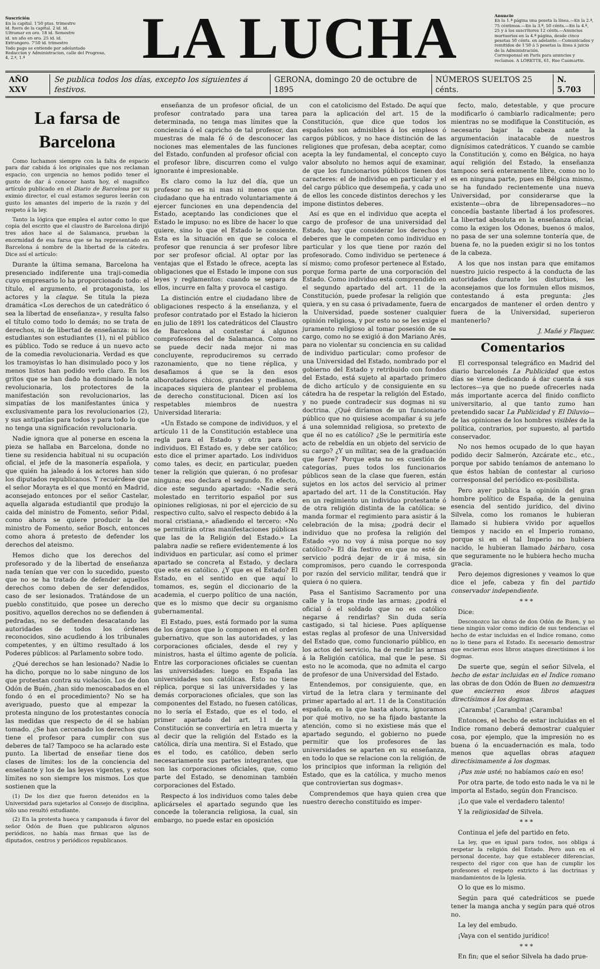Suscrición
En la capital. 1'50 ptas. trimestre
id. fuera de la capital. 2 id. id.
Ultramar en oro. 18 id. Semestre
id. un año en oro. 25 id. id.
Extrangero. 7'50 id. trimestre
Todo pago se entiende por adelantado
Redaccion y Administracion, calle del Progreso, 4, 2.º, 1.ª
LA LUCHA
Anuncio
En la 1.ª página una peseta la línea.—En la 2.ª, 75 céntimos.—En la 3.ª, 50 cénts.—En la 4.ª, 25 y á los suscritores 12 cénts.—Anuncios mortuorios en la 4.ª página, desde cinco pesetas 50 cénts. en adelante.—Comunicados y remitidos de 1'50 á 5 pesetas la línea á juicio de la Administración.
Corresponsal en París para anuncios y reclamos. A LORETTE, 61, Rue Caumartin.
AÑO XXV
Se publica todos los días, excepto los siguientes á festivos.
GERONA, domingo 20 de octubre de 1895
NÚMEROS SUELTOS 25 cénts. N. 5.703
La farsa de Barcelona
Como luchamos siempre con la falta de espacio para dar cabida á los originales que nos reclaman espacio, con urgencia no hemos podido tener el gusto de dar á conocer hasta hoy, el magnífico artículo publicado en el Diario de Barcelona por su eximio director, el cual estamos seguros leerán con gusto los amantes del imperio de la razón y del respeto á la ley.
Tanto la lógica que emplea el autor como lo que copia del escrito que el claustro de Barcelona dirijió tres años hace al de Salamanca, prueban la enormidad de esa farsa que se ha representado en Barcelona á nombre de la libertad de la cátedra. Dice así el artículo:
Durante la última semana, Barcelona ha presenciado indiferente una traji-comedia cuyo empresario lo ha proporcionado todo: el título, el argumento, el protagonista, los actores y la claque. Se titula la pieza dramática «Los derechos de un catedrático ó sea la libertad de enseñanza», y resulta falso el título como todo lo demás; no se trata de derechos, ni de libertad de enseñanza: ni los estudiantes son estudiantes (1), ni el público es público. Todo se reduce á un nuevo acto de la comedia revolucionaria. Verdad es que los tramoyistas lo han disimulado poco y los menos listos han podido verlo claro. En los gritos que se han dado ha dominado la nota revolucionaria, los protectores de la manifestación son revolucionarios, las simpatías de los manifestantes única y exclusivamente para los revolucionarios (2), y sus antipatías para todos y para todo lo que no tenga una significación revolucionaria.
Nadie ignora que al ponerse en escena la pieza se hallaba en Barcelona, donde no tiene su residencia habitual ni su ocupación oficial, el jefe de la masonería española, y que quién ha jaleado á los actores han sido los diputados republicanos. Y recuérdese que el señor Morayta es el que montó en Madrid, aconsejado entonces por el señor Castelar, aquella algarada estudiantil que produjo la caida del ministro de Fomento, señor Pidal, como ahora se quiere producir la del ministro de Fomento, señor Bosch, entonces como ahora á pretesto de defender los derechos del ateismo.
Hemos dicho que los derechos del profesorado y de la libertad de enseñanza nada tenían que ver con lo sucedido, puesto que no se ha tratado de defender aquellos derechos como deben de ser defendidos, caso de ser lesionados. Tratándose de un pueblo constituido, que posee un derecho positivo, aquellos derechos no se defienden á pedradas, no se defienden desacatando las autoridades de todos los órdenes reconocidos, sino acudiendo á los tribunales competentes, y en último resultado á los Poderes públicos: al Parlamento sobre todo.
¿Qué derechos se han lesionado? Nadie lo ha dicho, porque no lo sabe ninguno de los que protestan contra su violación. Los de don Odón de Buén, ¿han sido menoscabados en el fondo ó en el procedimiento? No se ha averiguado, puesto que al empezar la protesta ninguno de los protestantes conocía las medidas que respecto de él se habían tomado. ¿Se han cercenado los derechos que tiene el profesor para cumplir con sus deberes de tal? Tampoco se ha aclarado este punto. La libertad de enseñar tiene dos clases de límites: los de la conciencia del enseñante y los de las leyes vigentes, y estos límites no son siempre los mismos. Los que sostienen que la
(1) De los diez que fueron detenidos en la Universidad para sujetarlos al Consejo de disciplina, sólo uno resultó estudiante.
(2) En la protesta hueca y campanuda á favor del señor Odón de Buen que publicaron algunos periódicos, no había mas firmas que las de diputados, centros y periódicos republicanos.
enseñanza de un profesor oficial, de un profesor contratado para una tarea determinada, no tenga mas límites que la conciencia ó el capricho de tal profesor, dan muestras de mala fé ó de desconocer las nociones mas elementales de las funciones del Estado, confunden al profesor oficial con el profesor libre, discurren como el vulgo ignorante é impresionable.
Es claro como la luz del día, que un profesor no es ni mas ni menos que un ciudadano que ha entrado voluntariamente á ejercer funciones en una dependencia del Estado, aceptando las condiciones que el Estado le impuso: no es libre de hacer lo que quiere, sino lo que el Estado le consiente. Esta es la situación en que se coloca el profesor que renuncia á ser profesor libre por ser profesor oficial. Al optar por las ventajas que el Estado le ofrece, acepta las obligaciones que el Estado le impone con sus leyes y reglamentos: cuando se separa de ellos, incurre en falta y provoca el castigo.
La distinción entre el ciudadano libre de obligaciones respecto á la enseñanza, y el profesor contratado por el Estado la hicieron en julio de 1891 los catedráticos del Claustro de Barcelona al contestar á algunos comprofesores del de Salamanca. Como no se puede decir nada mejor ni mas concluyente, reproduciremos su cerrado razonamiento, que no tiene réplica, y desafiamos á que se la den esos alborotadores chicos, grandes y medianos, incapaces siquiera de plantear el problema de derecho constitucional. Dicen así los respetables miembros de nuestra Universidad literaria:
«Un Estado se compone de individuos, y el artículo 11 de la Constitución establece una regla para el Estado y otra para los individuos. El Estado es, y debe ser católico; esto dice el primer apartado. Los individuos como tales, es decir, en particular, pueden tener la religión que quieran, ó no profesar ninguna; eso declara el segundo. En efecto, dice este segundo apartado: «Nadie será molestado en territorio español por sus opiniones religiosas, ni por el ejercicio de su respectivo culto, salvo el respecto debido á la moral cristiana,» añadiendo el tercero: «No se permitirán otras manifestaciones públicas que las de la Religión del Estado.» La palabra nadie se refiere evidentemente á los individuos en particular, así como el primer apartado se concreta al Estado, y declara que este es católico. ¿Y que es el Estado? El Estado, en el sentido en que aquí lo tomamos, es, según el diccionario de la academia, el cuerpo político de una nación, que es lo mismo que decir su organismo gubernamental.
El Estado, pues, está formado por la suma de los órganos que lo componen en el orden gubernativo, que son las autoridades, y las corporaciones oficiales, desde el rey y ministros, hasta el último agente de policía. Entre las corporaciones oficiales se cuentan las universidades: luego en España las universidades son católicas. Esto no tiene réplica, porque si las universidades y las demás corporaciones oficiales, que son las componentes del Estado, no fuesen católicas, no lo sería el Estado, que es el todo, el primer apartado del art. 11 de la Constitución se convertiría en letra muerta y al decir que la religión del Estado es la católica, diría una mentira. Si el Estado, que es el todo, es católico, deben serlo necesariamente sus partes integrantes, que son las corporaciones oficiales, que, como parte del Estado, se denominan también corporaciones del Estado.
Respecto á los individuos como tales debe aplicárseles el apartado segundo que les concede la tolerancia religiosa, la cual, sin embargo, no puede estar en oposición
con el catolicismo del Estado. De aquí que para la aplicación del art. 15 de la Constitución, que dice que todos los españoles son admisibles á los empleos ó cargos públicos, y no hace distinción de las religiones que profesan, deba aceptar, como acepta la ley fundamental, el concepto cuyo valor absoluto no hemos aquí de examinar, de que los funcionarios públicos tienen dos caracteres: el de individuo en particular y el del cargo público que desempeña, y cada uno de ellos les concede distintos derechos y les impone distintos deberes.
Así es que en el individuo que acepta el cargo de profesor de una universidad del Estado, hay que considerar los derechos y deberes que le competen como individuo en particular y los que tiene por razón del profesorado. Como individuo se pertenece á sí mismo; como profesor pertenece al Estado, porque forma parte de una corporación del Estado. Como individuo está comprendido en el segundo apartado del art. 11 de la Constitución, puede profesar la religión que quiera, y en su casa ó privadamente, fuera de la Universidad, puede sostener cualquier opinión religiosa, y por esto no se les exige el juramento religioso al tomar posesión de su cargo, como no se exigió á don Mariano Arés, para no violentar su conciencia en su calidad de individuo particular; como profesor de una Universidad del Estado, nombrado por el gobierno del Estado y retribuido con fondos del Estado, está sujeto al apartado primero de dicho artículo y de consiguiente en su cátedra ha de respetar la religión del Estado, y no puede contradecir sus dogmas ni su doctrina. ¿Qué diríamos de un funcionario público que no quisiese acompañar á su jefe á una solemnidad religiosa, so pretexto de que él no es católico? ¿Se le permitiría este acto de rebeldía en un objeto del servicio de su cargo? ¿Y un militar, sea de la graduación que fuere? Porque esta no es cuestión de categorías, pues todos los funcionarios públicos sean de la clase que fueren, están sujetos en los actos del servicio al primer apartado del art. 11 de la Constitución. Hay en un regimiento un individuo protestante ó de otra religión distinta de la católica: se manda formar el regimiento para asistir á la celebración de la misa; ¿podrá decir el individuo que no profesa la religión del Estado «yo no voy á misa porque no soy católico?» El día festivo en que no esté de servicio podrá dejar de ir á misa, sin compromisos, pero cuando le corresponda por razón del servicio militar, tendrá que ir quiera ó no quiera.
Pasa el Santísimo Sacramento por una calle y la tropa rinde las armas; ¿podrá el oficial ó el soldado que no es católico negarse á rendirlas? Sin duda sería castigado, si tal hiciese. Pues aplíquense estas reglas al profesor de una Universidad del Estado que, como funcionario público, en los actos del servicio, ha de rendir las armas á la Religión católica, mal que le pese. Si esto no le acomoda, que no admita el cargo de profesor de una Universidad del Estado.
Entendemos, por consiguiente, que, en virtud de la letra clara y terminante del primer apartado al art. 11 de la Constitución española, en la que hasta ahora, ignoramos por qué motivo, no se ha fijado bastante la atención, como si no existiese más que el apartado segundo, el gobierno no puede permitir que los profesores de las universidades se aparten en su enseñanza, en todo lo que se relacione con la religión, de los principios que informan la religión del Estado, que es la católica, y mucho menos que controviertan sus dogmas».
Comprendemos que haya quien crea que nuestro derecho constituido es imper-
fecto, malo, detestable, y que procure modificarlo ó cambiarlo radicalmente; pero mientras no se modifique la Constitución, es necesario bajar la cabeza ante la argumentación inatacable de nuestros dignísimos catedráticos. Y cuando se cambie la Constitución y, como en Bélgica, no haya aquí religión del Estado, la enseñanza tampoco será enteramente libre, como no lo es en ninguna parte, pues en Bélgica mismo, se ha fundado recientemente una nueva Universidad, por considerarse que la existente—obra de librepensadores—no concedía bastante libertad á los profesores. La libertad absoluta en la enseñanza oficial, como la exigen los Odones, buenos ó malos, no pasa de ser una solemne tontería que, de buena fe, no la pueden exigir si no los tontos de la cabeza.
A los que nos instan para que emitamos nuestro juicio respecto á la conducta de las autoridades durante los disturbios, les aconsejamos que los formulen ellos mismos, contestando á esta pregunta: ¿les encargados de mantener el orden dentro y fuera de la Universidad, superieron mantenerlo?
J. Mañé y Flaquer.
Comentarios
El corresponsal telegráfico en Madrid del diario barcelonés La Publicidad que estos días se viene dedicando á dar cuenta á sus lectores—ya que no puede ofrecerles nada más importante acerca del finido conflicto universitario, al que tanto zumo han pretendido sacar La Publicidad y El Diluvio—de las opiniones de los hombres visibles de la política, contrarios, por supuesto, al partido conservador.
No nos hemos ocupado de lo que hayan podido decir Salmerón, Azcárate etc., etc., porque por sabido teníamos de antemano lo que éstos habían de contestar al curioso corresponsal del periódico ex-posibilista.
Pero ayer publica la opinión del gran hombre político de España, de la genuina esencia del sentido jurídico, del divino Silvela, como los romanos le hubieran llamado si hubiera vivido por aquellos tiempos y nacido en el Imperio romano, porque si en el tal Imperio no hubiera nacido, le hubieran llamado bárbaro, cosa que seguramente no le hubiera hecho mucha gracia.
Pero dejemos digresiones y veamos lo que dice el jefe, cabeza y fin del partido conservador independiente.
* * *
Dice:
Desconozco las obras de don Odón de Buen, y no tiene ningún valor como indicio de sus tendencias el hecho de estar incluidas en el Indice romano, como no lo tiene para el Estado. Es necesario demostrar que encierran esos libros ataques directísimos á los dogmas.
De suerte que, según el señor Silvela, el hecho de estar incluidas en el Indice romano las obras de don Odón de Buen no demuestra que encierren esos libros ataques directísimos á los dogmas.
¡Caramba! ¡Caramba! ¡Caramba!
Entonces, el hecho de estar incluidas en el Indice romano deberá demostrar cualquier cosa, por ejemplo, que la impresión no es buena ó la encuadernación es mala, todo menos que aquellas obras ataquen directísimamente á los dogmas.
¡Pus mie usté; no habíamos caío en eso!
Por otra parte, de todo esto nada le va ni le importa al Estado, según don Francisco.
¡Lo que vale el verdadero talento!
Y la religiosidad de Silvela.
* * *
Continua el jefe del partido en feto.
La ley, que es igual para todos, nos obliga á respetar la religión del Estado. Pero aun en el personal docente, hay que establecer diferencias, respecto del rigor con que han de cumplir los profesores el respeto extricto á las doctrinas y mandamientos de la Iglesia.
O lo que es lo mismo.
Según para qué catedráticos se puede tener la manga ancha y según para qué otros no.
La ley del embudo.
¡Vaya con el sentido jurídico!
* * *
En fin; que el señor Silvela ha dado prue-